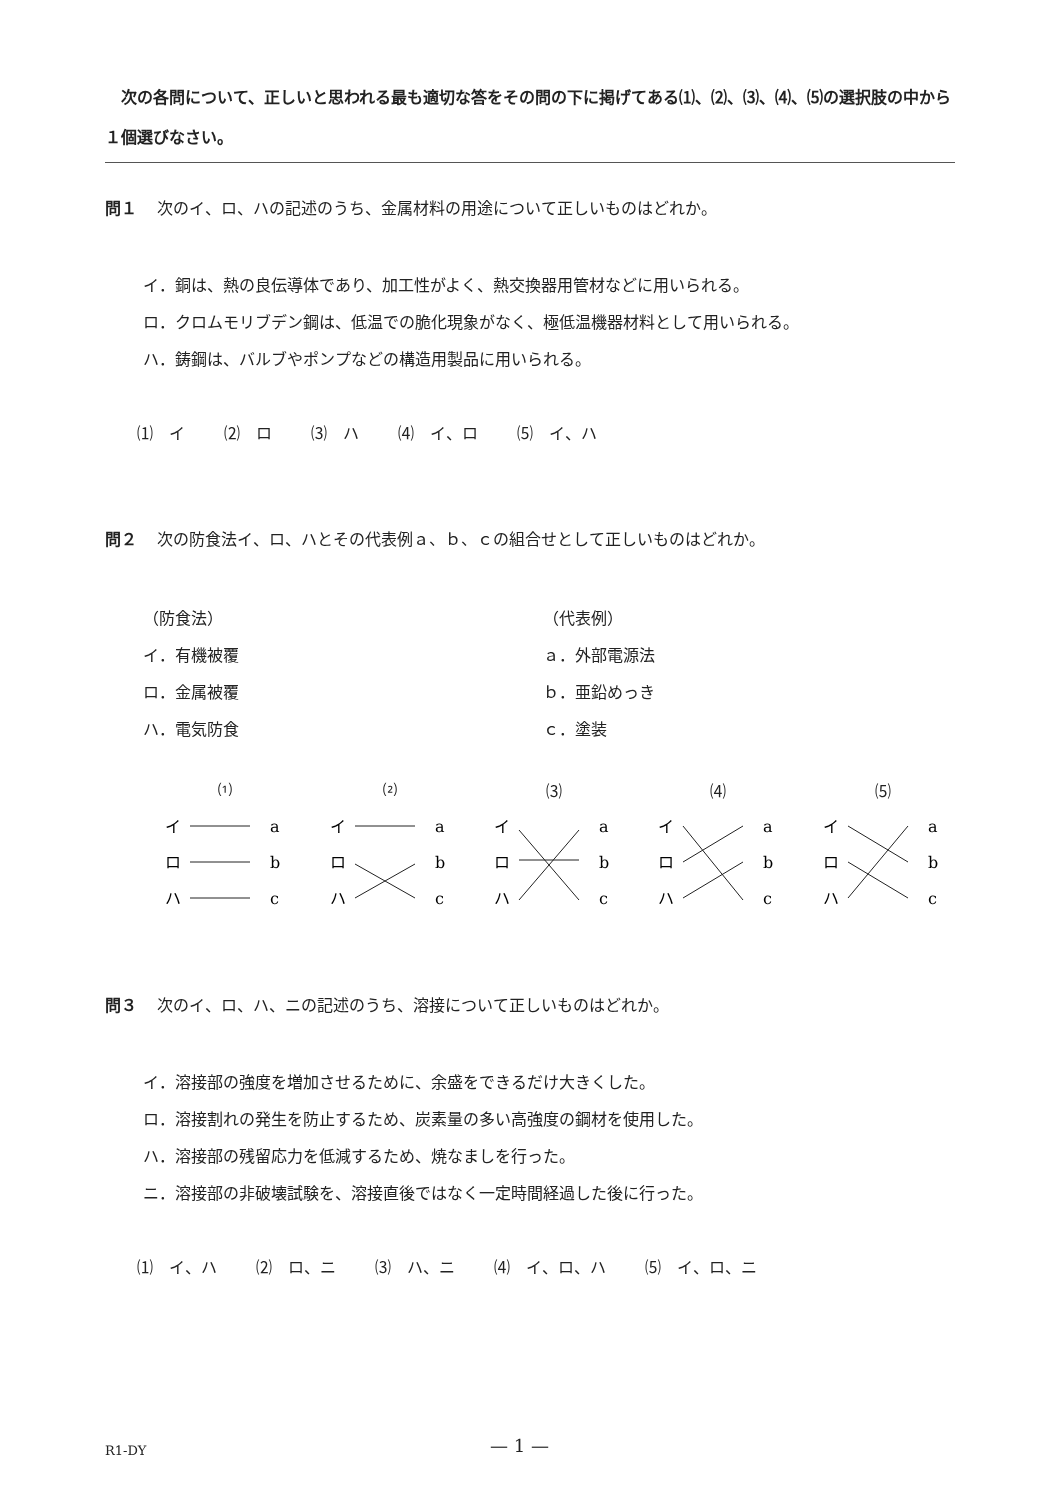次の各問について、正しいと思われる最も適切な答をその問の下に掲げてある⑴、⑵、⑶、⑷、⑸の選択肢の中から１個選びなさい。
問１ 次のイ、ロ、ハの記述のうち、金属材料の用途について正しいものはどれか。
イ．銅は、熱の良伝導体であり、加工性がよく、熱交換器用管材などに用いられる。
ロ．クロムモリブデン鋼は、低温での脆化現象がなく、極低温機器材料として用いられる。
ハ．鋳鋼は、バルブやポンプなどの構造用製品に用いられる。
⑴　イ ⑵　ロ ⑶　ハ ⑷　イ、ロ ⑸　イ、ハ
問２ 次の防食法イ、ロ、ハとその代表例ａ、ｂ、ｃの組合せとして正しいものはどれか。
（防食法）
イ．有機被覆
ロ．金属被覆
ハ．電気防食
（代表例）
ａ．外部電源法
ｂ．亜鉛めっき
ｃ．塗装
⑴
イ
ロ
ハ
a
b
c
⑵
イ
ロ
ハ
a
b
c
⑶
イ
ロ
ハ
a
b
c
⑷
イ
ロ
ハ
a
b
c
⑸
イ
ロ
ハ
a
b
c
問３ 次のイ、ロ、ハ、ニの記述のうち、溶接について正しいものはどれか。
イ．溶接部の強度を増加させるために、余盛をできるだけ大きくした。
ロ．溶接割れの発生を防止するため、炭素量の多い高強度の鋼材を使用した。
ハ．溶接部の残留応力を低減するため、焼なましを行った。
ニ．溶接部の非破壊試験を、溶接直後ではなく一定時間経過した後に行った。
⑴　イ、ハ ⑵　ロ、ニ ⑶　ハ、ニ ⑷　イ、ロ、ハ ⑸　イ、ロ、ニ
R1-DY — 1 —